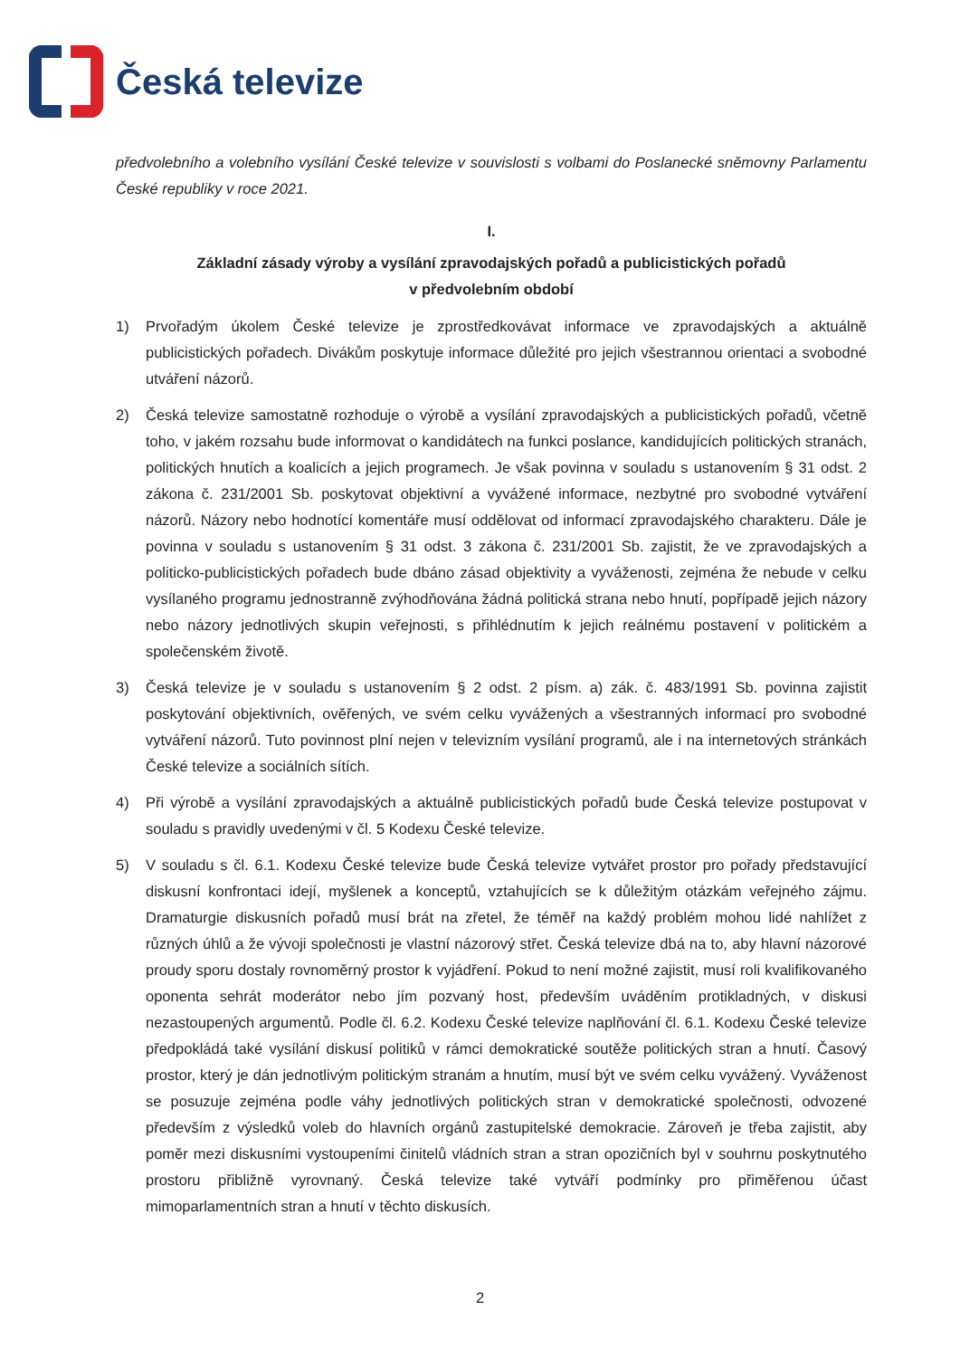Česká televize
předvolebního a volebního vysílání České televize v souvislosti s volbami do Poslanecké sněmovny Parlamentu České republiky v roce 2021.
I.
Základní zásady výroby a vysílání zpravodajských pořadů a publicistických pořadů
v předvolebním období
1) Prvořadým úkolem České televize je zprostředkovávat informace ve zpravodajských a aktuálně publicistických pořadech. Divákům poskytuje informace důležité pro jejich všestrannou orientaci a svobodné utváření názorů.
2) Česká televize samostatně rozhoduje o výrobě a vysílání zpravodajských a publicistických pořadů, včetně toho, v jakém rozsahu bude informovat o kandidátech na funkci poslance, kandidujících politických stranách, politických hnutích a koalicích a jejich programech. Je však povinna v souladu s ustanovením § 31 odst. 2 zákona č. 231/2001 Sb. poskytovat objektivní a vyvážené informace, nezbytné pro svobodné vytváření názorů. Názory nebo hodnotící komentáře musí oddělovat od informací zpravodajského charakteru. Dále je povinna v souladu s ustanovením § 31 odst. 3 zákona č. 231/2001 Sb. zajistit, že ve zpravodajských a politicko-publicistických pořadech bude dbáno zásad objektivity a vyváženosti, zejména že nebude v celku vysílaného programu jednostranně zvýhodňována žádná politická strana nebo hnutí, popřípadě jejich názory nebo názory jednotlivých skupin veřejnosti, s přihlédnutím k jejich reálnému postavení v politickém a společenském životě.
3) Česká televize je v souladu s ustanovením § 2 odst. 2 písm. a) zák. č. 483/1991 Sb. povinna zajistit poskytování objektivních, ověřených, ve svém celku vyvážených a všestranných informací pro svobodné vytváření názorů. Tuto povinnost plní nejen v televizním vysílání programů, ale i na internetových stránkách České televize a sociálních sítích.
4) Při výrobě a vysílání zpravodajských a aktuálně publicistických pořadů bude Česká televize postupovat v souladu s pravidly uvedenými v čl. 5 Kodexu České televize.
5) V souladu s čl. 6.1. Kodexu České televize bude Česká televize vytvářet prostor pro pořady představující diskusní konfrontaci idejí, myšlenek a konceptů, vztahujících se k důležitým otázkám veřejného zájmu. Dramaturgie diskusních pořadů musí brát na zřetel, že téměř na každý problém mohou lidé nahlížet z různých úhlů a že vývoji společnosti je vlastní názorový střet. Česká televize dbá na to, aby hlavní názorové proudy sporu dostaly rovnoměrný prostor k vyjádření. Pokud to není možné zajistit, musí roli kvalifikovaného oponenta sehrát moderátor nebo jím pozvaný host, především uváděním protikladných, v diskusi nezastoupených argumentů. Podle čl. 6.2. Kodexu České televize naplňování čl. 6.1. Kodexu České televize předpokládá také vysílání diskusí politiků v rámci demokratické soutěže politických stran a hnutí. Časový prostor, který je dán jednotlivým politickým stranám a hnutím, musí být ve svém celku vyvážený. Vyváženost se posuzuje zejména podle váhy jednotlivých politických stran v demokratické společnosti, odvozené především z výsledků voleb do hlavních orgánů zastupitelské demokracie. Zároveň je třeba zajistit, aby poměr mezi diskusními vystoupeními činitelů vládních stran a stran opozičních byl v souhrnu poskytnutého prostoru přibližně vyrovnaný. Česká televize také vytváří podmínky pro přiměřenou účast mimoparlamentních stran a hnutí v těchto diskusích.
2